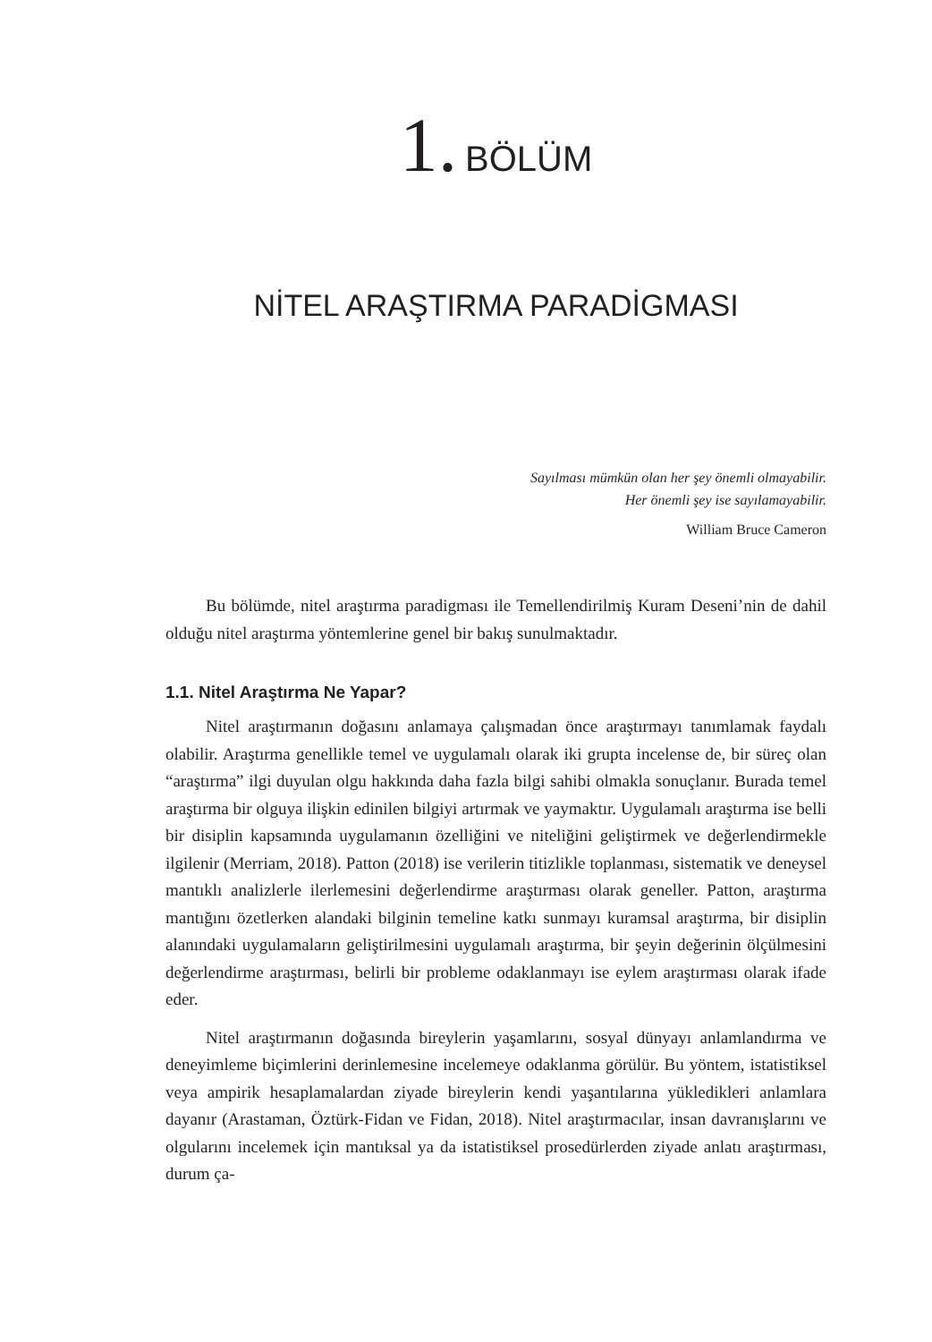1. BÖLÜM
NİTEL ARAŞTIRMA PARADİGMASI
Sayılması mümkün olan her şey önemli olmayabilir.
Her önemli şey ise sayılamayabilir.
William Bruce Cameron
Bu bölümde, nitel araştırma paradigması ile Temellendirilmiş Kuram Deseni’nin de dahil olduğu nitel araştırma yöntemlerine genel bir bakış sunulmaktadır.
1.1. Nitel Araştırma Ne Yapar?
Nitel araştırmanın doğasını anlamaya çalışmadan önce araştırmayı tanımlamak faydalı olabilir. Araştırma genellikle temel ve uygulamalı olarak iki grupta incelense de, bir süreç olan “araştırma” ilgi duyulan olgu hakkında daha fazla bilgi sahibi olmakla sonuçlanır. Burada temel araştırma bir olguya ilişkin edinilen bilgiyi artırmak ve yaymaktır. Uygulamalı araştırma ise belli bir disiplin kapsamında uygulamanın özelliğini ve niteliğini geliştirmek ve değerlendirmekle ilgilenir (Merriam, 2018). Patton (2018) ise verilerin titizlikle toplanması, sistematik ve deneysel mantıklı analizlerle ilerlemesini değerlendirme araştırması olarak geneller. Patton, araştırma mantığını özetlerken alandaki bilginin temeline katkı sunmayı kuramsal araştırma, bir disiplin alanındaki uygulamaların geliştirilmesini uygulamalı araştırma, bir şeyin değerinin ölçülmesini değerlendirme araştırması, belirli bir probleme odaklanmayı ise eylem araştırması olarak ifade eder.
Nitel araştırmanın doğasında bireylerin yaşamlarını, sosyal dünyayı anlamlandırma ve deneyimleme biçimlerini derinlemesine incelemeye odaklanma görülür. Bu yöntem, istatistiksel veya ampirik hesaplamalardan ziyade bireylerin kendi yaşantılarına yükledikleri anlamlara dayanır (Arastaman, Öztürk-Fidan ve Fidan, 2018). Nitel araştırmacılar, insan davranışlarını ve olgularını incelemek için mantıksal ya da istatistiksel prosedürlerden ziyade anlatı araştırması, durum ça-